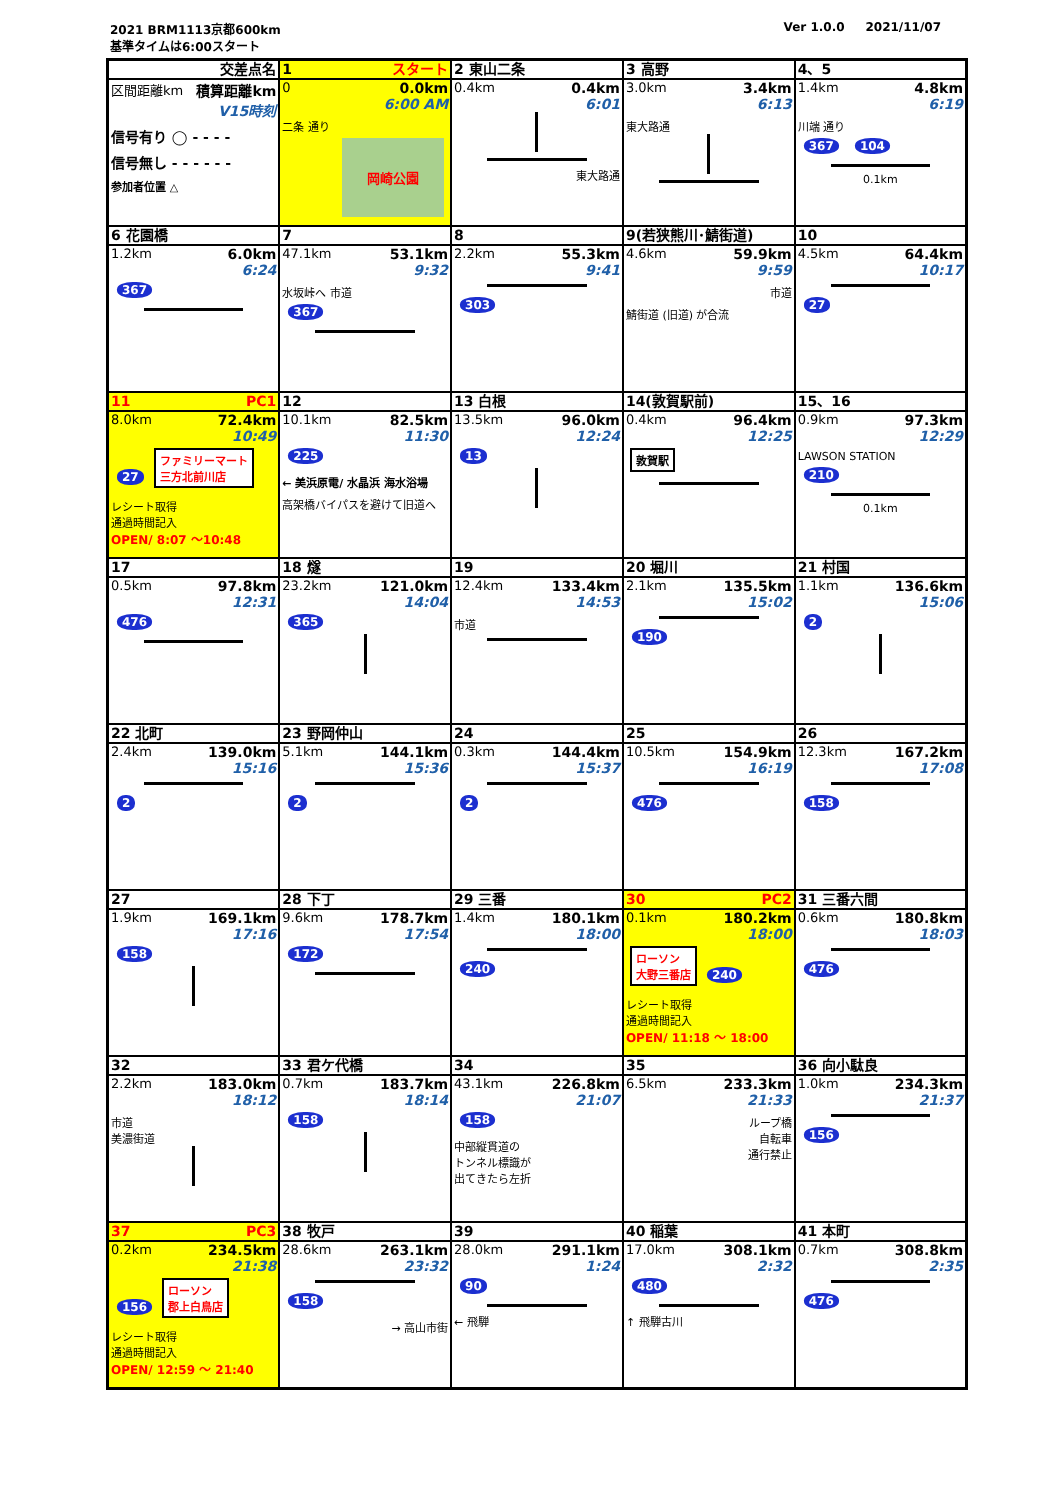2021 BRM1113京都600km
Ver 1.0.0 2021/11/07
基準タイムは6:00スタート
| 交差点名 | 1 スタート | 2 東山二条 | 3 高野 | 4、5 |
| 区間距離km 積算距離km V15時刻 信号有り ◯ - - - - 信号無し - - - - - - 参加者位置 △ | 0 0.0km 6:00 AM 二条 通り 岡崎公園 | 0.4km 0.4km 6:01 東大路通 | 3.0km 3.4km 6:13 東大路通 | 1.4km 4.8km 6:19 川端 通り 367 104 0.1km |
| 6 花園橋 | 7 | 8 | 9(若狭熊川･鯖街道) | 10 |
| 1.2km 6.0km 6:24 367 | 47.1km 53.1km 9:32 水坂峠へ 市道 367 | 2.2km 55.3km 9:41 303 | 4.6km 59.9km 9:59 市道 鯖街道 (旧道) が合流 | 4.5km 64.4km 10:17 27 |
| 11 PC1 | 12 | 13 白根 | 14(敦賀駅前) | 15、16 |
| 8.0km 72.4km 10:49 27 ファミリーマート 三方北前川店 レシート取得 通過時間記入 OPEN/ 8:07 ～10:48 | 10.1km 82.5km 11:30 225 ← 美浜原電/ 水晶浜 海水浴場 高架橋バイパスを避けて旧道へ | 13.5km 96.0km 12:24 13 | 0.4km 96.4km 12:25 敦賀駅 | 0.9km 97.3km 12:29 LAWSON STATION 210 0.1km |
| 17 | 18 燧 | 19 | 20 堀川 | 21 村国 |
| 0.5km 97.8km 12:31 476 | 23.2km 121.0km 14:04 365 | 12.4km 133.4km 14:53 市道 | 2.1km 135.5km 15:02 190 | 1.1km 136.6km 15:06 2 |
| 22 北町 | 23 野岡仲山 | 24 | 25 | 26 |
| 2.4km 139.0km 15:16 2 | 5.1km 144.1km 15:36 2 | 0.3km 144.4km 15:37 2 | 10.5km 154.9km 16:19 476 | 12.3km 167.2km 17:08 158 |
| 27 | 28 下丁 | 29 三番 | 30 PC2 | 31 三番六間 |
| 1.9km 169.1km 17:16 158 | 9.6km 178.7km 17:54 172 | 1.4km 180.1km 18:00 240 | 0.1km 180.2km 18:00 ローソン 大野三番店 240 レシート取得 通過時間記入 OPEN/ 11:18 ～ 18:00 | 0.6km 180.8km 18:03 476 |
| 32 | 33 君ケ代橋 | 34 | 35 | 36 向小駄良 |
| 2.2km 183.0km 18:12 市道 美濃街道 | 0.7km 183.7km 18:14 158 | 43.1km 226.8km 21:07 158 中部縦貫道の トンネル標識が 出てきたら左折 | 6.5km 233.3km 21:33 ループ橋 自転車 通行禁止 | 1.0km 234.3km 21:37 156 |
| 37 PC3 | 38 牧戸 | 39 | 40 稲葉 | 41 本町 |
| 0.2km 234.5km 21:38 156 ローソン 郡上白鳥店 レシート取得 通過時間記入 OPEN/ 12:59 ～ 21:40 | 28.6km 263.1km 23:32 158 → 高山市街 | 28.0km 291.1km 1:24 90 ← 飛騨 | 17.0km 308.1km 2:32 480 ↑ 飛騨古川 | 0.7km 308.8km 2:35 476 |